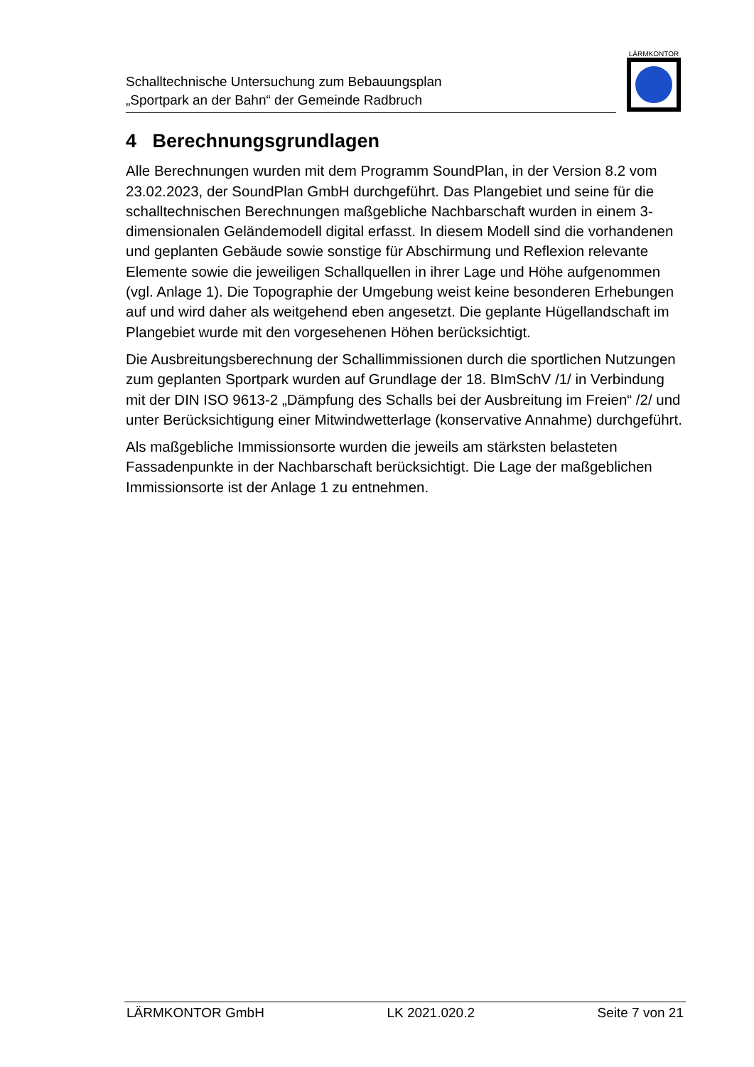Schalltechnische Untersuchung zum Bebauungsplan
„Sportpark an der Bahn“ der Gemeinde Radbruch
LÄRMKONTOR
4 Berechnungsgrundlagen
Alle Berechnungen wurden mit dem Programm SoundPlan, in der Version 8.2 vom 23.02.2023, der SoundPlan GmbH durchgeführt. Das Plangebiet und seine für die schalltechnischen Berechnungen maßgebliche Nachbarschaft wurden in einem 3-dimensionalen Geländemodell digital erfasst. In diesem Modell sind die vorhandenen und geplanten Gebäude sowie sonstige für Abschirmung und Reflexion relevante Elemente sowie die jeweiligen Schallquellen in ihrer Lage und Höhe aufgenommen (vgl. Anlage 1). Die Topographie der Umgebung weist keine besonderen Erhebungen auf und wird daher als weitgehend eben angesetzt. Die geplante Hügellandschaft im Plangebiet wurde mit den vorgesehenen Höhen berücksichtigt.
Die Ausbreitungsberechnung der Schallimmissionen durch die sportlichen Nutzungen zum geplanten Sportpark wurden auf Grundlage der 18. BImSchV /1/ in Verbindung mit der DIN ISO 9613-2 „Dämpfung des Schalls bei der Ausbreitung im Freien“ /2/ und unter Berücksichtigung einer Mitwindwetterlage (konservative Annahme) durchgeführt.
Als maßgebliche Immissionsorte wurden die jeweils am stärksten belasteten Fassadenpunkte in der Nachbarschaft berücksichtigt. Die Lage der maßgeblichen Immissionsorte ist der Anlage 1 zu entnehmen.
LÄRMKONTOR GmbH LK 2021.020.2 Seite 7 von 21